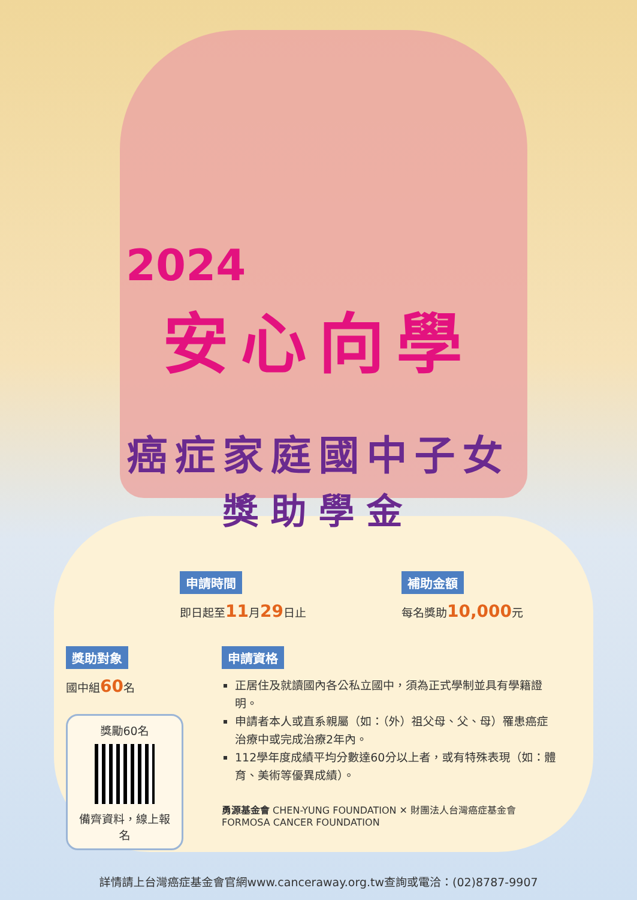2024
安心向學
癌症家庭國中子女
獎助學金
申請時間
即日起至11月29日止
補助金額
每名獎助10,000元
獎助對象
國中組60名
獎勵60名
備齊資料，線上報名
申請資格
正居住及就讀國內各公私立國中，須為正式學制並具有學籍證明。
申請者本人或直系親屬（如：（外）祖父母、父、母）罹患癌症治療中或完成治療2年內。
112學年度成績平均分數達60分以上者，或有特殊表現（如：體育、美術等優異成績）。
勇源基金會 CHEN-YUNG FOUNDATION ✕ 財團法人台灣癌症基金會 FORMOSA CANCER FOUNDATION
詳情請上台灣癌症基金會官網www.canceraway.org.tw查詢或電洽：(02)8787-9907